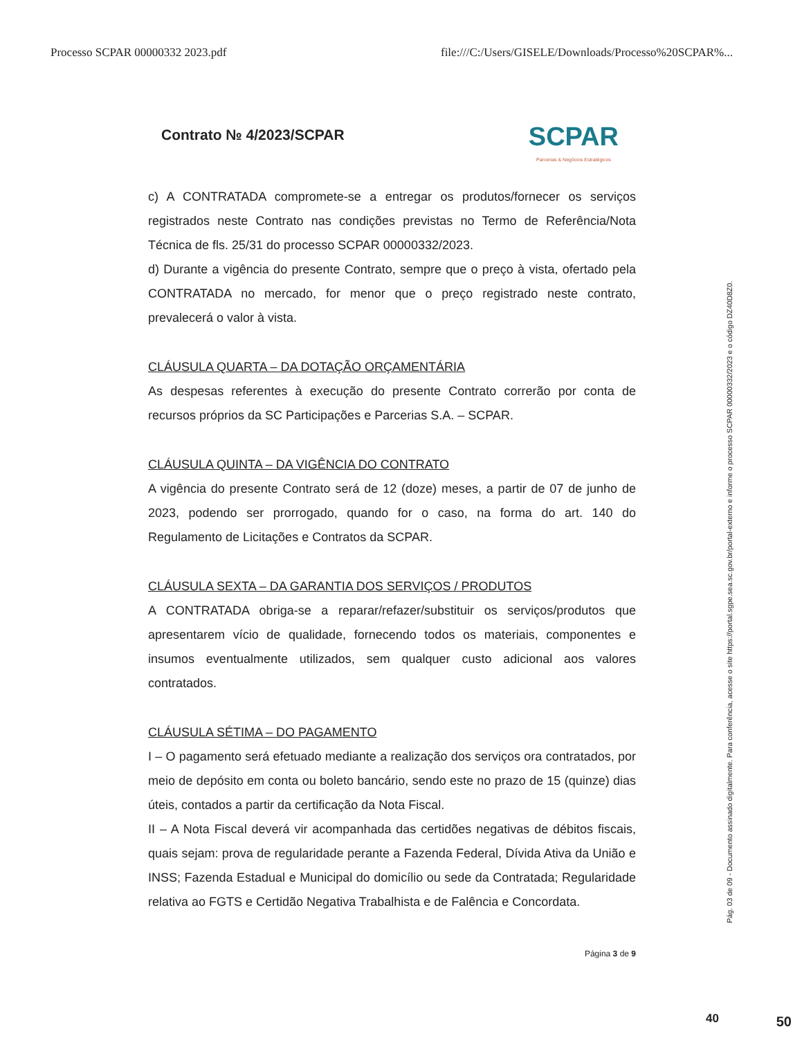Processo SCPAR 00000332 2023.pdf file:///C:/Users/GISELE/Downloads/Processo%20SCPAR%...
Contrato № 4/2023/SCPAR
SCPAR
Parcerias & Negócios Estratégicos
c) A CONTRATADA compromete-se a entregar os produtos/fornecer os serviços registrados neste Contrato nas condições previstas no Termo de Referência/Nota Técnica de fls. 25/31 do processo SCPAR 00000332/2023.
d) Durante a vigência do presente Contrato, sempre que o preço à vista, ofertado pela CONTRATADA no mercado, for menor que o preço registrado neste contrato, prevalecerá o valor à vista.
CLÁUSULA QUARTA – DA DOTAÇÃO ORÇAMENTÁRIA
As despesas referentes à execução do presente Contrato correrão por conta de recursos próprios da SC Participações e Parcerias S.A. – SCPAR.
CLÁUSULA QUINTA – DA VIGÊNCIA DO CONTRATO
A vigência do presente Contrato será de 12 (doze) meses, a partir de 07 de junho de 2023, podendo ser prorrogado, quando for o caso, na forma do art. 140 do Regulamento de Licitações e Contratos da SCPAR.
CLÁUSULA SEXTA – DA GARANTIA DOS SERVIÇOS / PRODUTOS
A CONTRATADA obriga-se a reparar/refazer/substituir os serviços/produtos que apresentarem vício de qualidade, fornecendo todos os materiais, componentes e insumos eventualmente utilizados, sem qualquer custo adicional aos valores contratados.
CLÁUSULA SÉTIMA – DO PAGAMENTO
I – O pagamento será efetuado mediante a realização dos serviços ora contratados, por meio de depósito em conta ou boleto bancário, sendo este no prazo de 15 (quinze) dias úteis, contados a partir da certificação da Nota Fiscal.
II – A Nota Fiscal deverá vir acompanhada das certidões negativas de débitos fiscais, quais sejam: prova de regularidade perante a Fazenda Federal, Dívida Ativa da União e INSS; Fazenda Estadual e Municipal do domicílio ou sede da Contratada; Regularidade relativa ao FGTS e Certidão Negativa Trabalhista e de Falência e Concordata.
Página 3 de 9
Pág. 03 de 09 - Documento assinado digitalmente. Para conferência, acesse o site https://portal.sgpe.sea.sc.gov.br/portal-externo e informe o processo SCPAR 00000332/2023 e o código DZ40D8Z0.
40 50